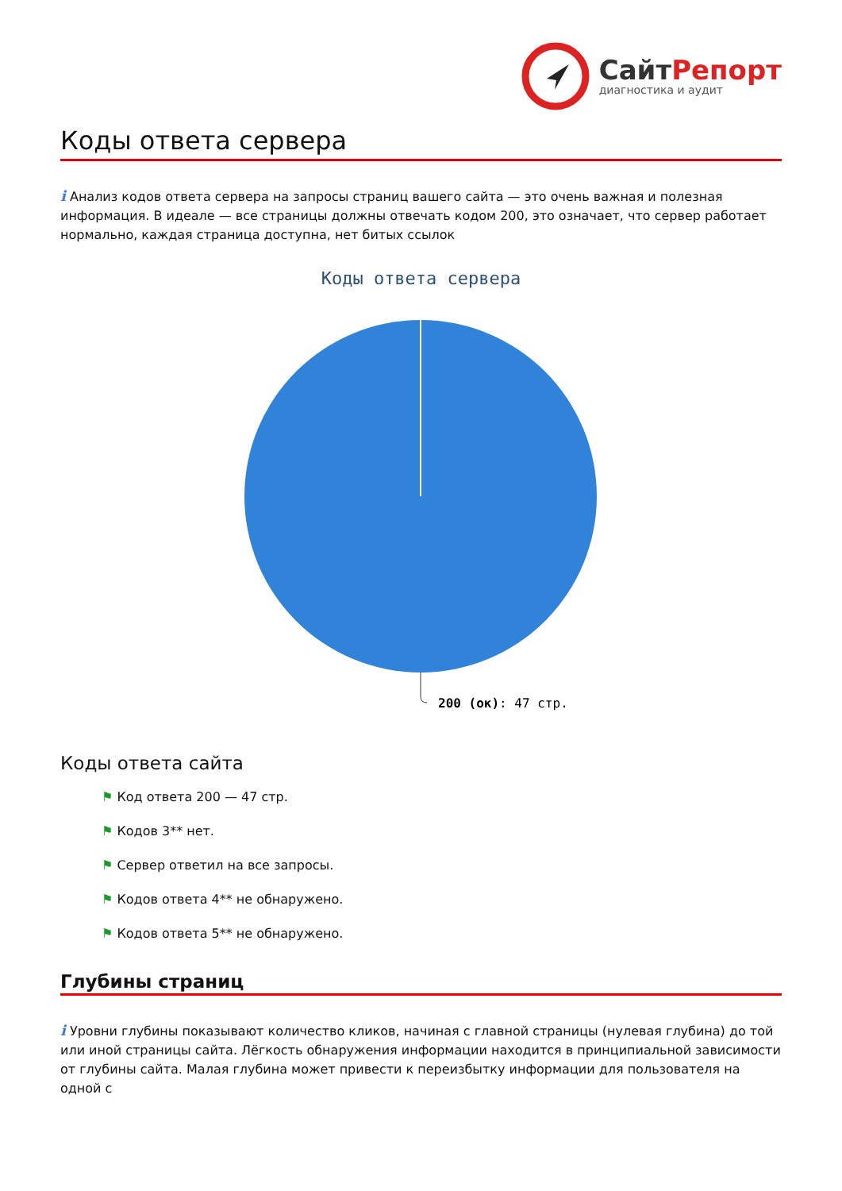СайтРепорт
диагностика и аудит
Коды ответа сервера
i Анализ кодов ответа сервера на запросы страниц вашего сайта — это очень важная и полезная информация. В идеале — все страницы должны отвечать кодом 200, это означает, что сервер работает нормально, каждая страница доступна, нет битых ссылок
Коды ответа сервера
200 (ок): 47 стр.
Коды ответа сайта
⚑ Код ответа 200 — 47 стр.
⚑ Кодов 3** нет.
⚑ Сервер ответил на все запросы.
⚑ Кодов ответа 4** не обнаружено.
⚑ Кодов ответа 5** не обнаружено.
Глубины страниц
i Уровни глубины показывают количество кликов, начиная с главной страницы (нулевая глубина) до той или иной страницы сайта. Лёгкость обнаружения информации находится в принципиальной зависимости от глубины сайта. Малая глубина может привести к переизбытку информации для пользователя на одной с